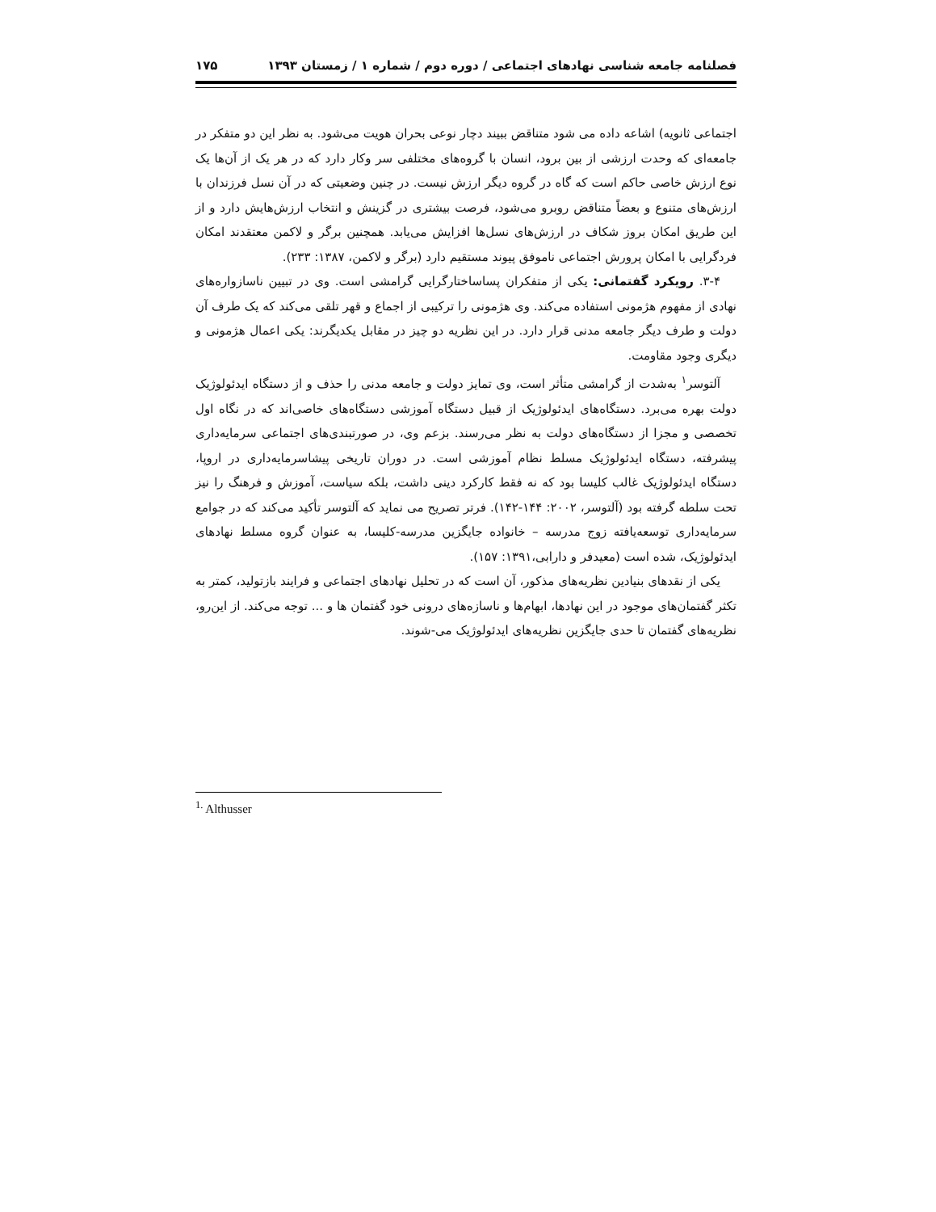فصلنامه جامعه شناسی نهادهای اجتماعی / دوره دوم / شماره ۱ / زمستان ۱۳۹۳ ۱۷۵
اجتماعی ثانویه) اشاعه داده می شود متناقض ببیند دچار نوعی بحران هویت می‌شود. به نظر این دو متفکر در جامعه‌ای که وحدت ارزشی از بین برود، انسان با گروه‌های مختلفی سر وکار دارد که در هر یک از آن‌ها یک نوع ارزش خاصی حاکم است که گاه در گروه دیگر ارزش نیست. در چنین وضعیتی که در آن نسل فرزندان با ارزش‌های متنوع و بعضاً متناقض روبرو می‌شود، فرصت بیشتری در گزینش و انتخاب ارزش‌هایش دارد و از این طریق امکان بروز شکاف در ارزش‌های نسل‌ها افزایش می‌یابد. همچنین برگر و لاکمن معتقدند امکان فردگرایی با امکان پرورش اجتماعی ناموفق پیوند مستقیم دارد (برگر و لاکمن، ۱۳۸۷: ۲۳۳).
۳-۴. رویکرد گفتمانی: یکی از متفکران پساساختارگرایی گرامشی است. وی در تبیین ناسازواره‌های نهادی از مفهوم هژمونی استفاده می‌کند. وی هژمونی را ترکیبی از اجماع و قهر تلقی می‌کند که یک طرف آن دولت و طرف دیگر جامعه مدنی قرار دارد. در این نظریه دو چیز در مقابل یکدیگرند: یکی اعمال هژمونی و دیگری وجود مقاومت.
آلتوسر<sup>۱</sup> به‌شدت از گرامشی متأثر است، وی تمایز دولت و جامعه مدنی را حذف و از دستگاه ایدئولوژیک دولت بهره می‌برد. دستگاه‌های ایدئولوژیک از قبیل دستگاه آموزشی دستگاه‌های خاصی‌اند که در نگاه اول تخصصی و مجزا از دستگاه‌های دولت به نظر می‌رسند. بزعم وی، در صورتبندی‌های اجتماعی سرمایه‌داری پیشرفته، دستگاه ایدئولوژیک مسلط نظام آموزشی است. در دوران تاریخی پیشاسرمایه‌داری در اروپا، دستگاه ایدئولوژیک غالب کلیسا بود که نه فقط کارکرد دینی داشت، بلکه سیاست، آموزش و فرهنگ را نیز تحت سلطه گرفته بود (آلتوسر، ۲۰۰۲: ۱۴۴-۱۴۲). فرتر تصریح می نماید که آلتوسر تأکید می‌کند که در جوامع سرمایه‌داری توسعه‌یافته زوج مدرسه – خانواده جایگزین مدرسه-کلیسا، به عنوان گروه مسلط نهادهای ایدئولوژیک، شده است (معیدفر و دارابی،۱۳۹۱: ۱۵۷).
یکی از نقدهای بنیادین نظریه‌های مذکور، آن است که در تحلیل نهادهای اجتماعی و فرایند بازتولید، کمتر به تکثر گفتمان‌های موجود در این نهادها، ابهام‌ها و ناسازه‌های درونی خود گفتمان ها و ... توجه می‌کند. از این‌رو، نظریه‌های گفتمان تا حدی جایگزین نظریه‌های ایدئولوژیک می-شوند.
<sup>1.</sup> Althusser